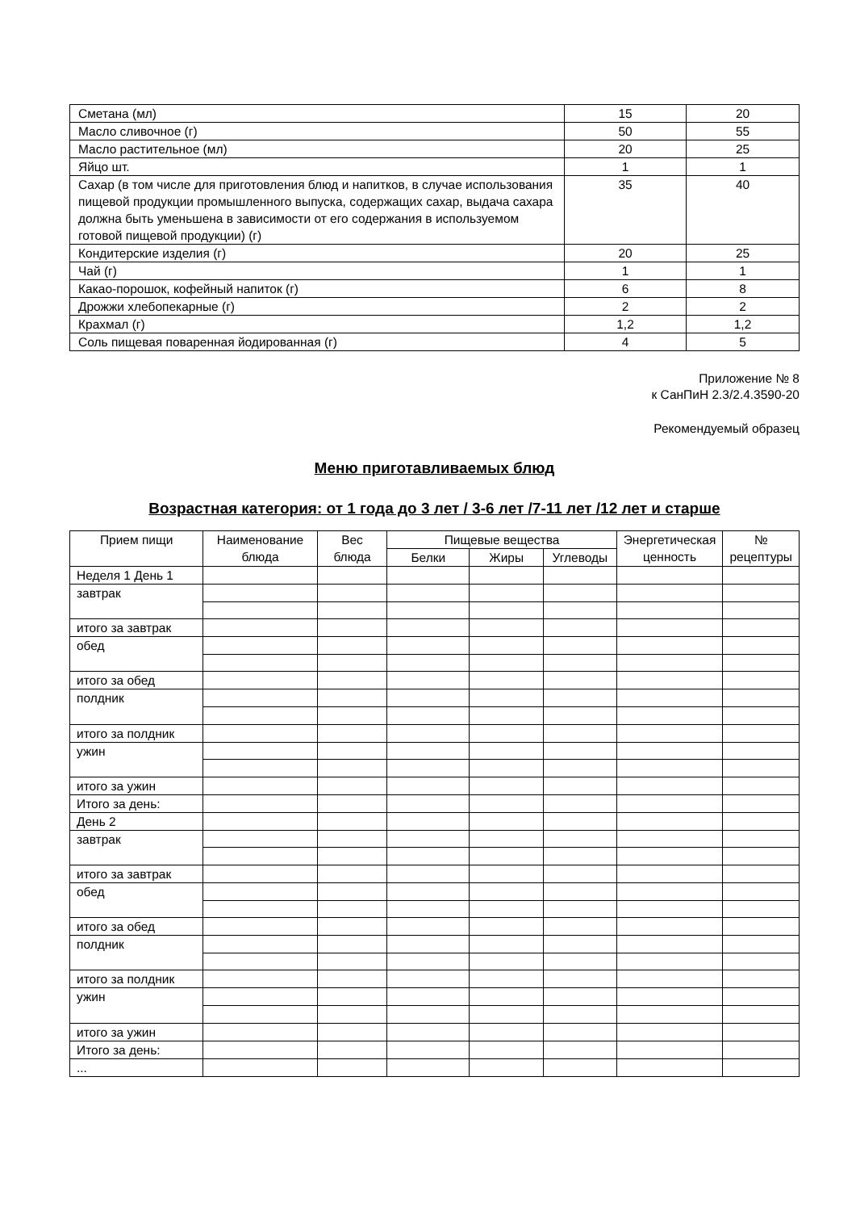| Сметана (мл) | 15 | 20 |
| Масло сливочное (г) | 50 | 55 |
| Масло растительное (мл) | 20 | 25 |
| Яйцо шт. | 1 | 1 |
| Сахар (в том числе для приготовления блюд и напитков, в случае использования пищевой продукции промышленного выпуска, содержащих сахар, выдача сахара должна быть уменьшена в зависимости от его содержания в используемом готовой пищевой продукции) (г) | 35 | 40 |
| Кондитерские изделия (г) | 20 | 25 |
| Чай (г) | 1 | 1 |
| Какао-порошок, кофейный напиток (г) | 6 | 8 |
| Дрожжи хлебопекарные (г) | 2 | 2 |
| Крахмал (г) | 1,2 | 1,2 |
| Соль пищевая поваренная йодированная (г) | 4 | 5 |
Приложение № 8
к СанПиН 2.3/2.4.3590-20
Рекомендуемый образец
Меню приготавливаемых блюд
Возрастная категория: от 1 года до 3 лет / 3-6 лет /7-11 лет /12 лет и старше
| Прием пищи | Наименование блюда | Вес блюда | Пищевые вещества | | | Энергетическая ценность | № рецептуры |
| --- | --- | --- | --- | --- | --- | --- | --- |
| | | | Белки | Жиры | Углеводы | | |
| Неделя 1 День 1 | | | | | | | |
| завтрак | | | | | | | |
| итого за завтрак | | | | | | | |
| обед | | | | | | | |
| итого за обед | | | | | | | |
| полдник | | | | | | | |
| итого за полдник | | | | | | | |
| ужин | | | | | | | |
| итого за ужин | | | | | | | |
| Итого за день: | | | | | | | |
| День 2 | | | | | | | |
| завтрак | | | | | | | |
| итого за завтрак | | | | | | | |
| обед | | | | | | | |
| итого за обед | | | | | | | |
| полдник | | | | | | | |
| итого за полдник | | | | | | | |
| ужин | | | | | | | |
| итого за ужин | | | | | | | |
| Итого за день: | | | | | | | |
| ... | | | | | | | |